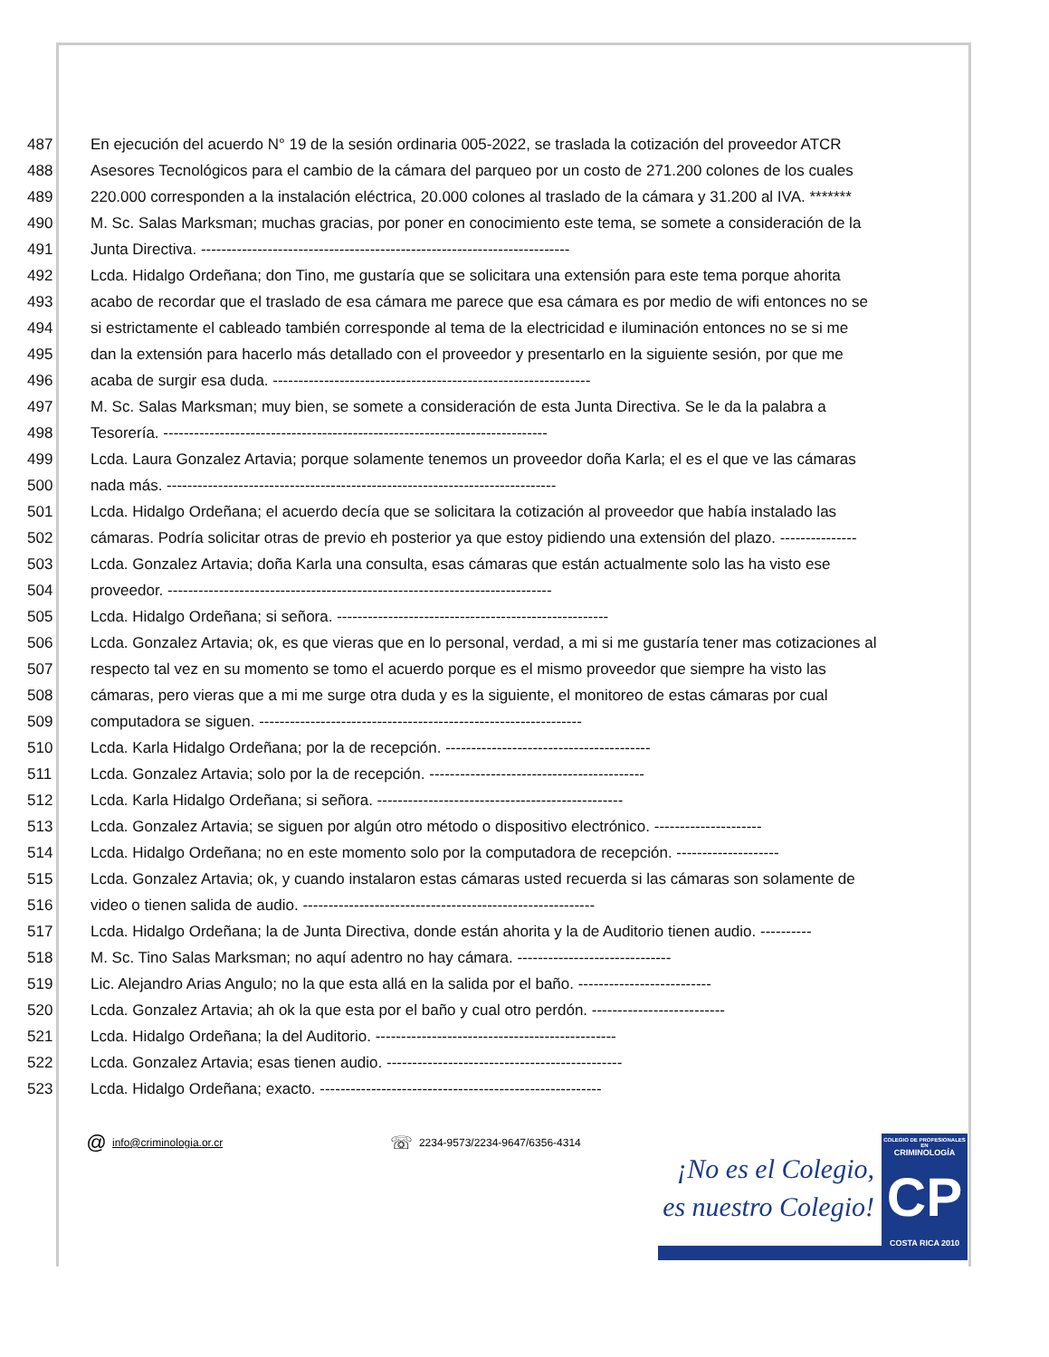487 En ejecución del acuerdo N° 19 de la sesión ordinaria 005-2022, se traslada la cotización del proveedor ATCR
488 Asesores Tecnológicos para el cambio de la cámara del parqueo por un costo de 271.200 colones de los cuales
489 220.000 corresponden a la instalación eléctrica, 20.000 colones al traslado de la cámara y 31.200 al IVA. *******
490 M. Sc. Salas Marksman; muchas gracias, por poner en conocimiento este tema, se somete a consideración de la
491 Junta Directiva. ------------------------------------------------------------------------
492 Lcda. Hidalgo Ordeñana; don Tino, me gustaría que se solicitara una extensión para este tema porque ahorita
493 acabo de recordar que el traslado de esa cámara me parece que esa cámara es por medio de wifi entonces no se
494 si estrictamente el cableado también corresponde al tema de la electricidad e iluminación entonces no se si me
495 dan la extensión para hacerlo más detallado con el proveedor y presentarlo en la siguiente sesión, por que me
496 acaba de surgir esa duda. --------------------------------------------------------------
497 M. Sc. Salas Marksman; muy bien, se somete a consideración de esta Junta Directiva. Se le da la palabra a
498 Tesorería. ---------------------------------------------------------------------------
499 Lcda. Laura Gonzalez Artavia; porque solamente tenemos un proveedor doña Karla; el es el que ve las cámaras
500 nada más. ----------------------------------------------------------------------------
501 Lcda. Hidalgo Ordeñana; el acuerdo decía que se solicitara la cotización al proveedor que había instalado las
502 cámaras. Podría solicitar otras de previo eh posterior ya que estoy pidiendo una extensión del plazo. ---------------
503 Lcda. Gonzalez Artavia; doña Karla una consulta, esas cámaras que están actualmente solo las ha visto ese
504 proveedor. ---------------------------------------------------------------------------
505 Lcda. Hidalgo Ordeñana; si señora. -----------------------------------------------------
506 Lcda. Gonzalez Artavia; ok, es que vieras que en lo personal, verdad, a mi si me gustaría tener mas cotizaciones al
507 respecto tal vez en su momento se tomo el acuerdo porque es el mismo proveedor que siempre ha visto las
508 cámaras, pero vieras que a mi me surge otra duda y es la siguiente, el monitoreo de estas cámaras por cual
509 computadora se siguen. ---------------------------------------------------------------
510 Lcda. Karla Hidalgo Ordeñana; por la de recepción. ----------------------------------------
511 Lcda. Gonzalez Artavia; solo por la de recepción. ------------------------------------------
512 Lcda. Karla Hidalgo Ordeñana; si señora. ------------------------------------------------
513 Lcda. Gonzalez Artavia; se siguen por algún otro método o dispositivo electrónico. ---------------------
514 Lcda. Hidalgo Ordeñana; no en este momento solo por la computadora de recepción. --------------------
515 Lcda. Gonzalez Artavia; ok, y cuando instalaron estas cámaras usted recuerda si las cámaras son solamente de
516 video o tienen salida de audio. ---------------------------------------------------------
517 Lcda. Hidalgo Ordeñana; la de Junta Directiva, donde están ahorita y la de Auditorio tienen audio. ----------
518 M. Sc. Tino Salas Marksman; no aquí adentro no hay cámara. ------------------------------
519 Lic. Alejandro Arias Angulo; no la que esta allá en la salida por el baño. --------------------------
520 Lcda. Gonzalez Artavia; ah ok la que esta por el baño y cual otro perdón. --------------------------
521 Lcda. Hidalgo Ordeñana; la del Auditorio. -----------------------------------------------
522 Lcda. Gonzalez Artavia; esas tienen audio. ----------------------------------------------
523 Lcda. Hidalgo Ordeñana; exacto. -------------------------------------------------------
@ info@criminologia.or.cr ☏ 2234-9573/2234-9647/6356-4314
¡No es el Colegio,
es nuestro Colegio!
COLEGIO DE PROFESIONALES EN
CRIMINOLOGÍA
CP
COSTA RICA 2010